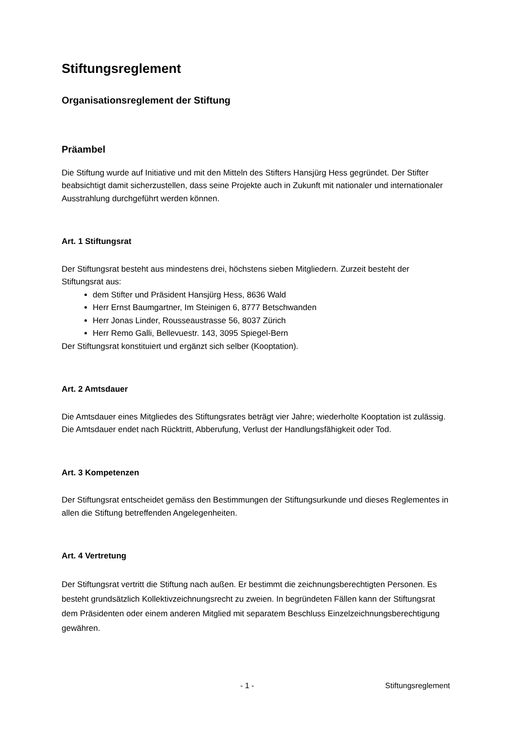Stiftungsreglement
Organisationsreglement der Stiftung
Präambel
Die Stiftung wurde auf Initiative und mit den Mitteln des Stifters Hansjürg Hess gegründet. Der Stifter beabsichtigt damit sicherzustellen, dass seine Projekte auch in Zukunft mit nationaler und internationaler Ausstrahlung durchgeführt werden können.
Art. 1 Stiftungsrat
Der Stiftungsrat besteht aus mindestens drei, höchstens sieben Mitgliedern. Zurzeit besteht der Stiftungsrat aus:
dem Stifter und Präsident Hansjürg Hess, 8636 Wald
Herr Ernst Baumgartner, Im Steinigen 6, 8777 Betschwanden
Herr Jonas Linder, Rousseaustrasse 56, 8037 Zürich
Herr Remo Galli, Bellevuestr. 143, 3095 Spiegel-Bern
Der Stiftungsrat konstituiert und ergänzt sich selber (Kooptation).
Art. 2 Amtsdauer
Die Amtsdauer eines Mitgliedes des Stiftungsrates beträgt vier Jahre; wiederholte Kooptation ist zulässig. Die Amtsdauer endet nach Rücktritt, Abberufung, Verlust der Handlungsfähigkeit oder Tod.
Art. 3 Kompetenzen
Der Stiftungsrat entscheidet gemäss den Bestimmungen der Stiftungsurkunde und dieses Reglementes in allen die Stiftung betreffenden Angelegenheiten.
Art. 4 Vertretung
Der Stiftungsrat vertritt die Stiftung nach außen. Er bestimmt die zeichnungsberechtigten Personen. Es besteht grundsätzlich Kollektivzeichnungsrecht zu zweien. In begründeten Fällen kann der Stiftungsrat dem Präsidenten oder einem anderen Mitglied mit separatem Beschluss Einzelzeichnungsberechtigung gewähren.
- 1 - Stiftungsreglement